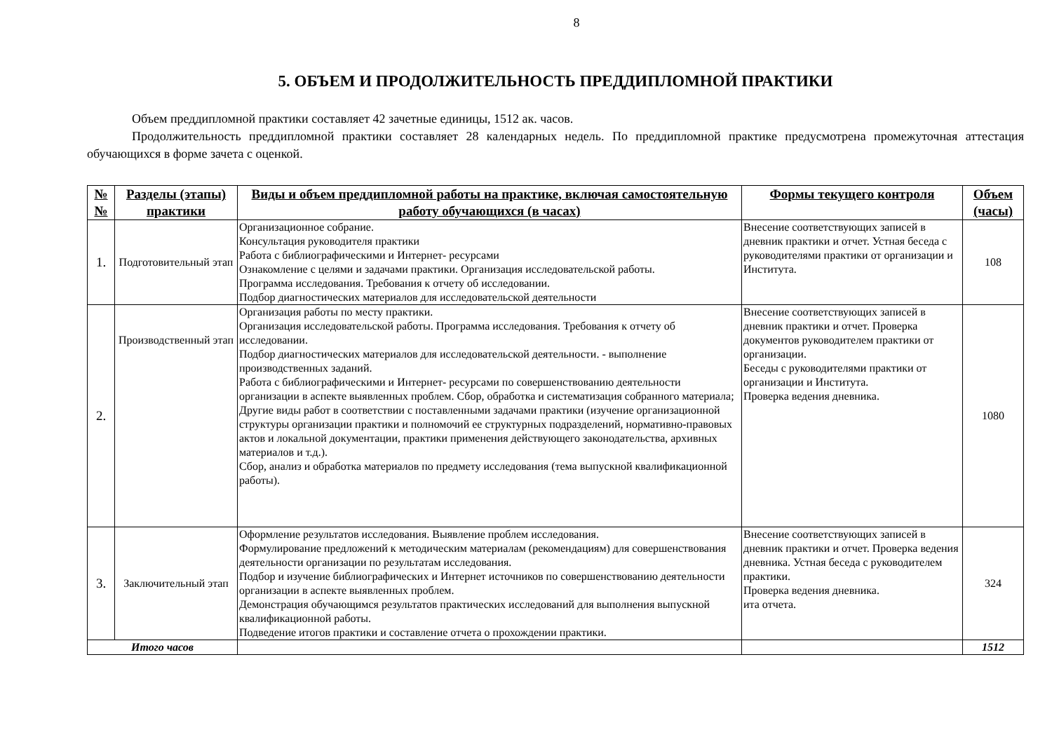8
5. ОБЪЕМ И ПРОДОЛЖИТЕЛЬНОСТЬ ПРЕДДИПЛОМНОЙ ПРАКТИКИ
Объем преддипломной практики составляет 42 зачетные единицы, 1512 ак. часов.
Продолжительность преддипломной практики составляет 28 календарных недель. По преддипломной практике предусмотрена промежуточная аттестация обучающихся в форме зачета с оценкой.
| № № | Разделы (этапы) практики | Виды и объем преддипломной работы на практике, включая самостоятельную работу обучающихся (в часах) | Формы текущего контроля | Объем (часы) |
| --- | --- | --- | --- | --- |
| 1. | Подготовительный этап | Организационное собрание. Консультация руководителя практики Работа с библиографическими и Интернет- ресурсами Ознакомление с целями и задачами практики. Организация исследовательской работы. Программа исследования. Требования к отчету об исследовании. Подбор диагностических материалов для исследовательской деятельности | Внесение соответствующих записей в дневник практики и отчет. Устная беседа с руководителями практики от организации и Института. | 108 |
| 2. | Производственный этап | Организация работы по месту практики. Организация исследовательской работы. Программа исследования. Требования к отчету об исследовании. Подбор диагностических материалов для исследовательской деятельности. - выполнение производственных заданий. Работа с библиографическими и Интернет- ресурсами по совершенствованию деятельности организации в аспекте выявленных проблем. Сбор, обработка и систематизация собранного материала; Другие виды работ в соответствии с поставленными задачами практики (изучение организационной структуры организации практики и полномочий ее структурных подразделений, нормативно-правовых актов и локальной документации, практики применения действующего законодательства, архивных материалов и т.д.). Сбор, анализ и обработка материалов по предмету исследования (тема выпускной квалификационной работы). | Внесение соответствующих записей в дневник практики и отчет. Проверка документов руководителем практики от организации. Беседы с руководителями практики от организации и Института. Проверка ведения дневника. | 1080 |
| 3. | Заключительный этап | Оформление результатов исследования. Выявление проблем исследования. Формулирование предложений к методическим материалам (рекомендациям) для совершенствования деятельности организации по результатам исследования. Подбор и изучение библиографических и Интернет источников по совершенствованию деятельности организации в аспекте выявленных проблем. Демонстрация обучающимся результатов практических исследований для выполнения выпускной квалификационной работы. Подведение итогов практики и составление отчета о прохождении практики. | Внесение соответствующих записей в дневник практики и отчет. Проверка ведения дневника. Устная беседа с руководителем практики. Проверка ведения дневника. ита отчета. | 324 |
| Итого часов | | | | 1512 |